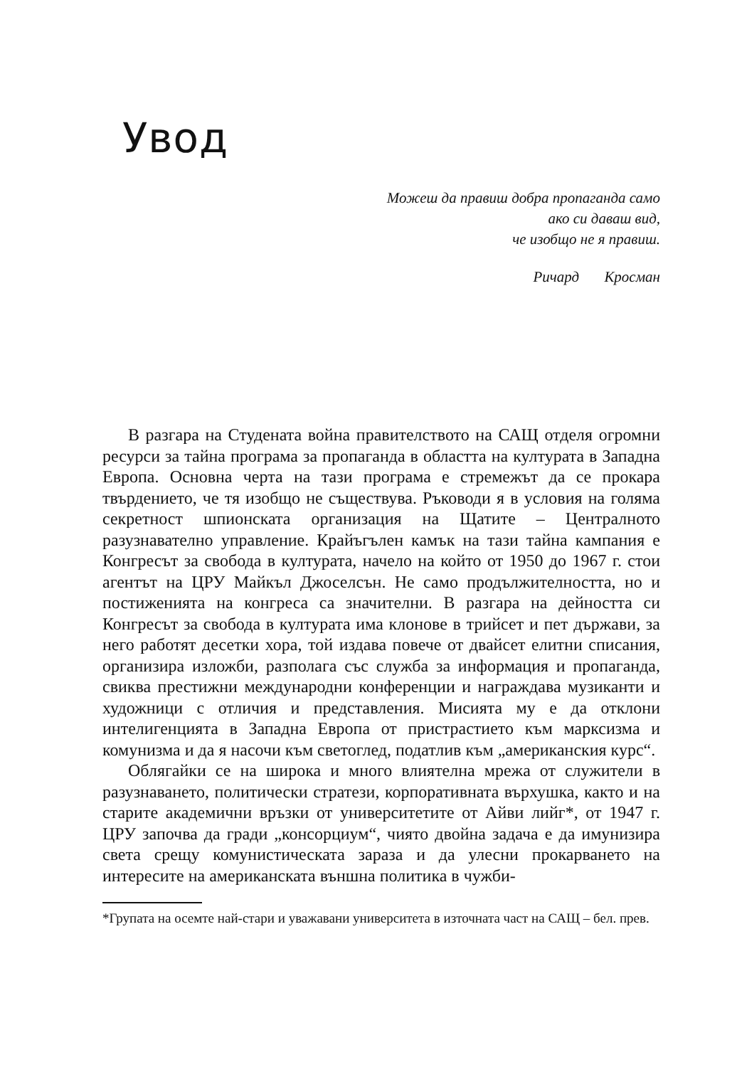Увод
Можеш да правиш добра пропаганда само
ако си даваш вид,
че изобщо не я правиш.
Ричард Кросман
В разгара на Студената война правителството на САЩ отделя огромни ресурси за тайна програма за пропаганда в областта на културата в Западна Европа. Основна черта на тази програма е стремежът да се прокара твърдението, че тя изобщо не съществува. Ръководи я в условия на голяма секретност шпионската организация на Щатите – Централното разузнавателно управление. Крайъгълен камък на тази тайна кампания е Конгресът за свобода в културата, начело на който от 1950 до 1967 г. стои агентът на ЦРУ Майкъл Джоселсън. Не само продължителността, но и постиженията на конгреса са значителни. В разгара на дейността си Конгресът за свобода в културата има клонове в трийсет и пет държави, за него работят десетки хора, той издава повече от двайсет елитни списания, организира изложби, разполага със служба за информация и пропаганда, свиква престижни международни конференции и награждава музиканти и художници с отличия и представления. Мисията му е да отклони интелигенцията в Западна Европа от пристрастието към марксизма и комунизма и да я насочи към светоглед, податлив към „американския курс“.
Облягайки се на широка и много влиятелна мрежа от служители в разузнаването, политически стратези, корпоративната върхушка, както и на старите академични връзки от университетите от Айви лийг*, от 1947 г. ЦРУ започва да гради „консорциум“, чиято двойна задача е да имунизира света срещу комунистическата зараза и да улесни прокарването на интересите на американската външна политика в чужби-
*Групата на осемте най-стари и уважавани университета в източната част на САЩ – бел. прев.